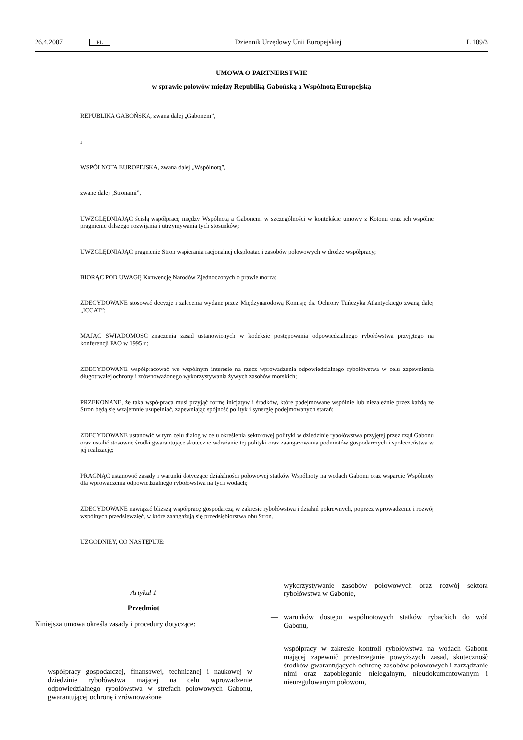26.4.2007 PL Dziennik Urzędowy Unii Europejskiej L 109/3
UMOWA O PARTNERSTWIE
w sprawie połowów między Republiką Gabońską a Wspólnotą Europejską
REPUBLIKA GABOŃSKA, zwana dalej „Gabonem”,
i
WSPÓLNOTA EUROPEJSKA, zwana dalej „Wspólnotą”,
zwane dalej „Stronami”,
UWZGLĘDNIAJĄC ścisłą współpracę między Wspólnotą a Gabonem, w szczególności w kontekście umowy z Kotonu oraz ich wspólne pragnienie dalszego rozwijania i utrzymywania tych stosunków;
UWZGLĘDNIAJĄC pragnienie Stron wspierania racjonalnej eksploatacji zasobów połowowych w drodze współpracy;
BIORĄC POD UWAGĘ Konwencję Narodów Zjednoczonych o prawie morza;
ZDECYDOWANE stosować decyzje i zalecenia wydane przez Międzynarodową Komisję ds. Ochrony Tuńczyka Atlantyckiego zwaną dalej „ICCAT”;
MAJĄC ŚWIADOMOŚĆ znaczenia zasad ustanowionych w kodeksie postępowania odpowiedzialnego rybołówstwa przyjętego na konferencji FAO w 1995 r.;
ZDECYDOWANE współpracować we wspólnym interesie na rzecz wprowadzenia odpowiedzialnego rybołówstwa w celu zapewnienia długotrwałej ochrony i zrównoważonego wykorzystywania żywych zasobów morskich;
PRZEKONANE, że taka współpraca musi przyjąć formę inicjatyw i środków, które podejmowane wspólnie lub niezależnie przez każdą ze Stron będą się wzajemnie uzupełniać, zapewniając spójność polityk i synergię podejmowanych starań;
ZDECYDOWANE ustanowić w tym celu dialog w celu określenia sektorowej polityki w dziedzinie rybołówstwa przyjętej przez rząd Gabonu oraz ustalić stosowne środki gwarantujące skuteczne wdrażanie tej polityki oraz zaangażowania podmiotów gospodarczych i społeczeństwa w jej realizację;
PRAGNĄC ustanowić zasady i warunki dotyczące działalności połowowej statków Wspólnoty na wodach Gabonu oraz wsparcie Wspólnoty dla wprowadzenia odpowiedzialnego rybołówstwa na tych wodach;
ZDECYDOWANE nawiązać bliższą współpracę gospodarczą w zakresie rybołówstwa i działań pokrewnych, poprzez wprowadzenie i rozwój wspólnych przedsięwzięć, w które zaangażują się przedsiębiorstwa obu Stron,
UZGODNIŁY, CO NASTĘPUJE:
Artykuł 1
Przedmiot
Niniejsza umowa określa zasady i procedury dotyczące:
— współpracy gospodarczej, finansowej, technicznej i naukowej w dziedzinie rybołówstwa mającej na celu wprowadzenie odpowiedzialnego rybołówstwa w strefach połowowych Gabonu, gwarantującej ochronę i zrównoważone
wykorzystywanie zasobów połowowych oraz rozwój sektora rybołówstwa w Gabonie,
— warunków dostępu wspólnotowych statków rybackich do wód Gabonu,
— współpracy w zakresie kontroli rybołówstwa na wodach Gabonu mającej zapewnić przestrzeganie powyższych zasad, skuteczność środków gwarantujących ochronę zasobów połowowych i zarządzanie nimi oraz zapobieganie nielegalnym, nieudokumentowanym i nieuregulowanym połowom,